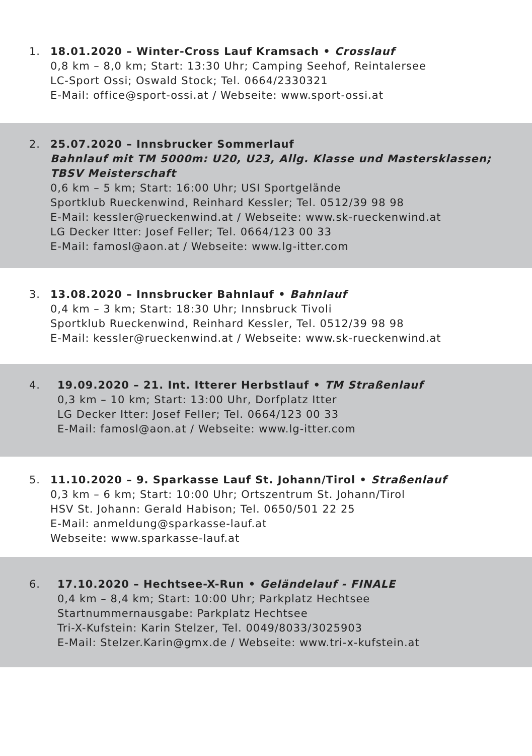1. 18.01.2020 – Winter-Cross Lauf Kramsach • Crosslauf
0,8 km – 8,0 km; Start: 13:30 Uhr; Camping Seehof, Reintalersee
LC-Sport Ossi; Oswald Stock; Tel. 0664/2330321
E-Mail: office@sport-ossi.at / Webseite: www.sport-ossi.at
2. 25.07.2020 – Innsbrucker Sommerlauf
Bahnlauf mit TM 5000m: U20, U23, Allg. Klasse und Mastersklassen;
TBSV Meisterschaft
0,6 km – 5 km; Start: 16:00 Uhr; USI Sportgelände
Sportklub Rueckenwind, Reinhard Kessler; Tel. 0512/39 98 98
E-Mail: kessler@rueckenwind.at / Webseite: www.sk-rueckenwind.at
LG Decker Itter: Josef Feller; Tel. 0664/123 00 33
E-Mail: famosl@aon.at / Webseite: www.lg-itter.com
3. 13.08.2020 – Innsbrucker Bahnlauf • Bahnlauf
0,4 km – 3 km; Start: 18:30 Uhr; Innsbruck Tivoli
Sportklub Rueckenwind, Reinhard Kessler, Tel. 0512/39 98 98
E-Mail: kessler@rueckenwind.at / Webseite: www.sk-rueckenwind.at
4. 19.09.2020 – 21. Int. Itterer Herbstlauf • TM Straßenlauf
0,3 km – 10 km; Start: 13:00 Uhr, Dorfplatz Itter
LG Decker Itter: Josef Feller; Tel. 0664/123 00 33
E-Mail: famosl@aon.at / Webseite: www.lg-itter.com
5. 11.10.2020 – 9. Sparkasse Lauf St. Johann/Tirol • Straßenlauf
0,3 km – 6 km; Start: 10:00 Uhr; Ortszentrum St. Johann/Tirol
HSV St. Johann: Gerald Habison; Tel. 0650/501 22 25
E-Mail: anmeldung@sparkasse-lauf.at
Webseite: www.sparkasse-lauf.at
6. 17.10.2020 – Hechtsee-X-Run • Geländelauf - FINALE
0,4 km – 8,4 km; Start: 10:00 Uhr; Parkplatz Hechtsee
Startnummernausgabe: Parkplatz Hechtsee
Tri-X-Kufstein: Karin Stelzer, Tel. 0049/8033/3025903
E-Mail: Stelzer.Karin@gmx.de / Webseite: www.tri-x-kufstein.at